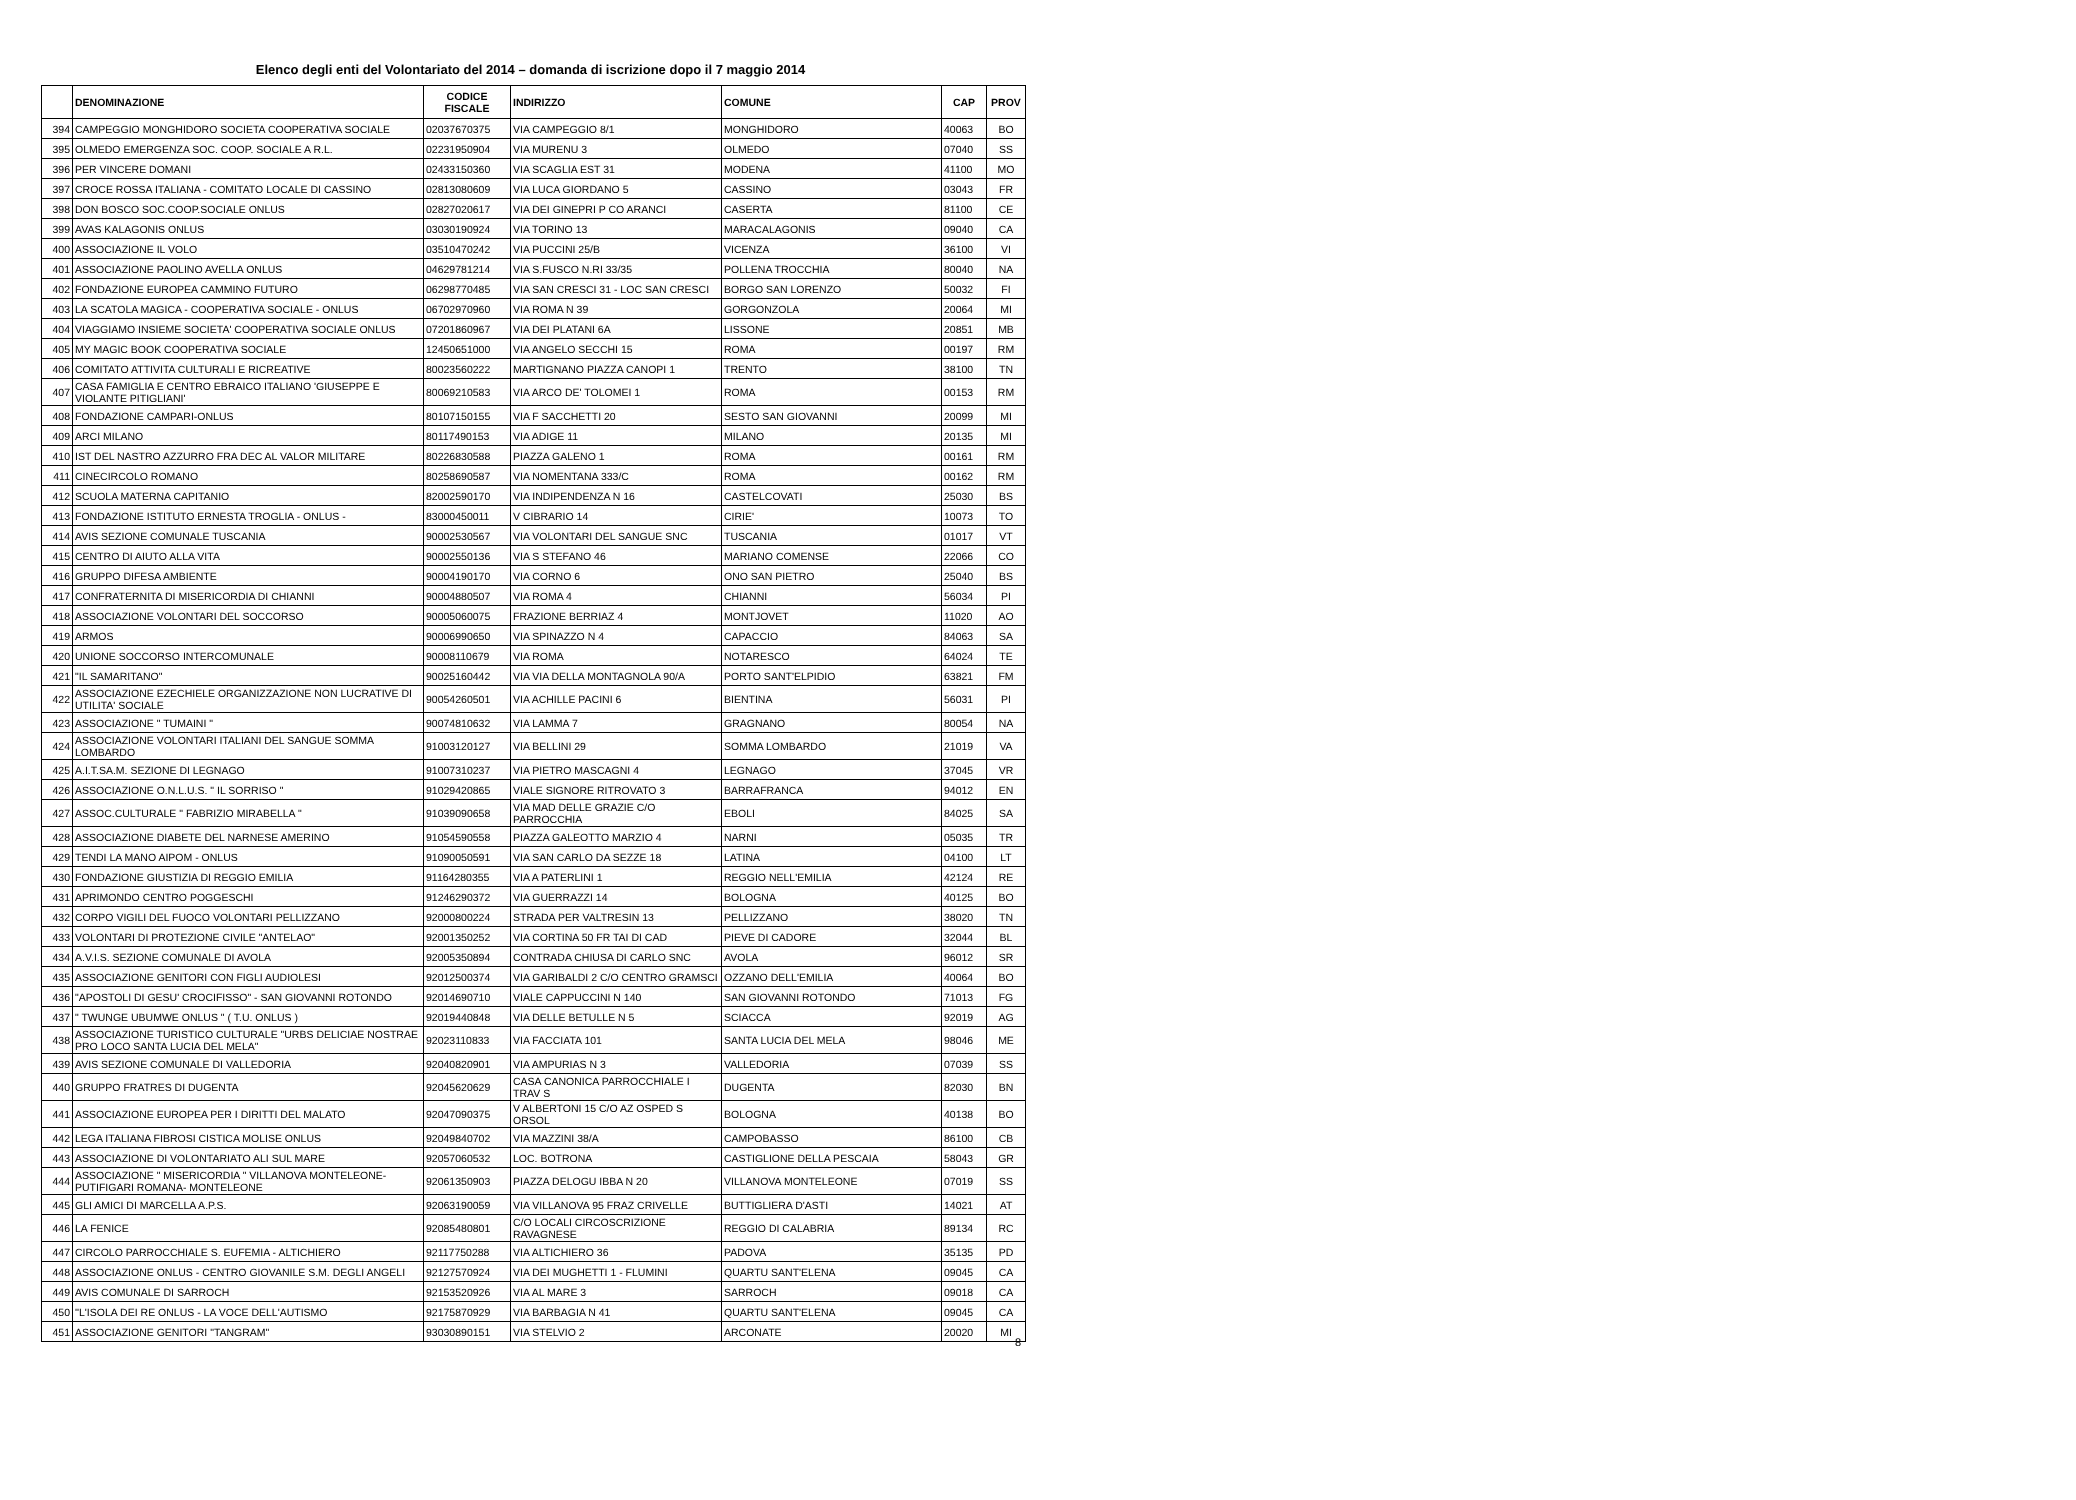Elenco degli enti del Volontariato del 2014 – domanda di iscrizione dopo il 7 maggio 2014
| | DENOMINAZIONE | CODICE FISCALE | INDIRIZZO | COMUNE | CAP | PROV |
| --- | --- | --- | --- | --- | --- | --- |
| 394 | CAMPEGGIO MONGHIDORO SOCIETA COOPERATIVA SOCIALE | 02037670375 | VIA CAMPEGGIO 8/1 | MONGHIDORO | 40063 | BO |
| 395 | OLMEDO EMERGENZA SOC. COOP. SOCIALE A R.L. | 02231950904 | VIA MURENU 3 | OLMEDO | 07040 | SS |
| 396 | PER VINCERE DOMANI | 02433150360 | VIA SCAGLIA EST 31 | MODENA | 41100 | MO |
| 397 | CROCE ROSSA ITALIANA - COMITATO LOCALE DI CASSINO | 02813080609 | VIA LUCA GIORDANO 5 | CASSINO | 03043 | FR |
| 398 | DON BOSCO SOC.COOP.SOCIALE ONLUS | 02827020617 | VIA DEI GINEPRI P CO ARANCI | CASERTA | 81100 | CE |
| 399 | AVAS KALAGONIS ONLUS | 03030190924 | VIA TORINO 13 | MARACALAGONIS | 09040 | CA |
| 400 | ASSOCIAZIONE IL VOLO | 03510470242 | VIA PUCCINI 25/B | VICENZA | 36100 | VI |
| 401 | ASSOCIAZIONE PAOLINO AVELLA ONLUS | 04629781214 | VIA S.FUSCO N.RI 33/35 | POLLENA TROCCHIA | 80040 | NA |
| 402 | FONDAZIONE EUROPEA CAMMINO FUTURO | 06298770485 | VIA SAN CRESCI 31 - LOC SAN CRESCI | BORGO SAN LORENZO | 50032 | FI |
| 403 | LA SCATOLA MAGICA - COOPERATIVA SOCIALE - ONLUS | 06702970960 | VIA ROMA N 39 | GORGONZOLA | 20064 | MI |
| 404 | VIAGGIAMO INSIEME SOCIETA' COOPERATIVA SOCIALE ONLUS | 07201860967 | VIA DEI PLATANI 6A | LISSONE | 20851 | MB |
| 405 | MY MAGIC BOOK COOPERATIVA SOCIALE | 12450651000 | VIA ANGELO SECCHI 15 | ROMA | 00197 | RM |
| 406 | COMITATO ATTIVITA CULTURALI E RICREATIVE | 80023560222 | MARTIGNANO PIAZZA CANOPI 1 | TRENTO | 38100 | TN |
| 407 | CASA FAMIGLIA E CENTRO EBRAICO ITALIANO 'GIUSEPPE E VIOLANTE PITIGLIANI' | 80069210583 | VIA ARCO DE' TOLOMEI 1 | ROMA | 00153 | RM |
| 408 | FONDAZIONE CAMPARI-ONLUS | 80107150155 | VIA F SACCHETTI 20 | SESTO SAN GIOVANNI | 20099 | MI |
| 409 | ARCI MILANO | 80117490153 | VIA ADIGE 11 | MILANO | 20135 | MI |
| 410 | IST DEL NASTRO AZZURRO FRA DEC AL VALOR MILITARE | 80226830588 | PIAZZA GALENO 1 | ROMA | 00161 | RM |
| 411 | CINECIRCOLO ROMANO | 80258690587 | VIA NOMENTANA 333/C | ROMA | 00162 | RM |
| 412 | SCUOLA MATERNA CAPITANIO | 82002590170 | VIA INDIPENDENZA N 16 | CASTELCOVATI | 25030 | BS |
| 413 | FONDAZIONE ISTITUTO ERNESTA TROGLIA - ONLUS - | 83000450011 | V CIBRARIO 14 | CIRIE' | 10073 | TO |
| 414 | AVIS SEZIONE COMUNALE TUSCANIA | 90002530567 | VIA VOLONTARI DEL SANGUE SNC | TUSCANIA | 01017 | VT |
| 415 | CENTRO DI AIUTO ALLA VITA | 90002550136 | VIA S STEFANO 46 | MARIANO COMENSE | 22066 | CO |
| 416 | GRUPPO DIFESA AMBIENTE | 90004190170 | VIA CORNO 6 | ONO SAN PIETRO | 25040 | BS |
| 417 | CONFRATERNITA DI MISERICORDIA DI CHIANNI | 90004880507 | VIA ROMA 4 | CHIANNI | 56034 | PI |
| 418 | ASSOCIAZIONE VOLONTARI DEL SOCCORSO | 90005060075 | FRAZIONE BERRIAZ 4 | MONTJOVET | 11020 | AO |
| 419 | ARMOS | 90006990650 | VIA SPINAZZO N 4 | CAPACCIO | 84063 | SA |
| 420 | UNIONE SOCCORSO INTERCOMUNALE | 90008110679 | VIA ROMA | NOTARESCO | 64024 | TE |
| 421 | "IL SAMARITANO" | 90025160442 | VIA VIA DELLA MONTAGNOLA 90/A | PORTO SANT'ELPIDIO | 63821 | FM |
| 422 | ASSOCIAZIONE EZECHIELE ORGANIZZAZIONE NON LUCRATIVE DI UTILITA' SOCIALE | 90054260501 | VIA ACHILLE PACINI 6 | BIENTINA | 56031 | PI |
| 423 | ASSOCIAZIONE " TUMAINI " | 90074810632 | VIA LAMMA 7 | GRAGNANO | 80054 | NA |
| 424 | ASSOCIAZIONE VOLONTARI ITALIANI DEL SANGUE SOMMA LOMBARDO | 91003120127 | VIA BELLINI 29 | SOMMA LOMBARDO | 21019 | VA |
| 425 | A.I.T.SA.M. SEZIONE DI LEGNAGO | 91007310237 | VIA PIETRO MASCAGNI 4 | LEGNAGO | 37045 | VR |
| 426 | ASSOCIAZIONE O.N.L.U.S. " IL SORRISO " | 91029420865 | VIALE SIGNORE RITROVATO 3 | BARRAFRANCA | 94012 | EN |
| 427 | ASSOC.CULTURALE " FABRIZIO MIRABELLA " | 91039090658 | VIA MAD DELLE GRAZIE C/O PARROCCHIA | EBOLI | 84025 | SA |
| 428 | ASSOCIAZIONE DIABETE DEL NARNESE AMERINO | 91054590558 | PIAZZA GALEOTTO MARZIO 4 | NARNI | 05035 | TR |
| 429 | TENDI LA MANO AIPOM - ONLUS | 91090050591 | VIA SAN CARLO DA SEZZE 18 | LATINA | 04100 | LT |
| 430 | FONDAZIONE GIUSTIZIA DI REGGIO EMILIA | 91164280355 | VIA A PATERLINI 1 | REGGIO NELL'EMILIA | 42124 | RE |
| 431 | APRIMONDO CENTRO POGGESCHI | 91246290372 | VIA GUERRAZZI 14 | BOLOGNA | 40125 | BO |
| 432 | CORPO VIGILI DEL FUOCO VOLONTARI PELLIZZANO | 92000800224 | STRADA PER VALTRESIN 13 | PELLIZZANO | 38020 | TN |
| 433 | VOLONTARI DI PROTEZIONE CIVILE "ANTELAO" | 92001350252 | VIA CORTINA 50 FR TAI DI CAD | PIEVE DI CADORE | 32044 | BL |
| 434 | A.V.I.S. SEZIONE COMUNALE DI AVOLA | 92005350894 | CONTRADA CHIUSA DI CARLO SNC | AVOLA | 96012 | SR |
| 435 | ASSOCIAZIONE GENITORI CON FIGLI AUDIOLESI | 92012500374 | VIA GARIBALDI 2 C/O CENTRO GRAMSCI | OZZANO DELL'EMILIA | 40064 | BO |
| 436 | "APOSTOLI DI GESU' CROCIFISSO" - SAN GIOVANNI ROTONDO | 92014690710 | VIALE CAPPUCCINI N 140 | SAN GIOVANNI ROTONDO | 71013 | FG |
| 437 | " TWUNGE UBUMWE ONLUS " ( T.U. ONLUS ) | 92019440848 | VIA DELLE BETULLE N 5 | SCIACCA | 92019 | AG |
| 438 | ASSOCIAZIONE TURISTICO CULTURALE "URBS DELICIAE NOSTRAE PRO LOCO SANTA LUCIA DEL MELA" | 92023110833 | VIA FACCIATA 101 | SANTA LUCIA DEL MELA | 98046 | ME |
| 439 | AVIS SEZIONE COMUNALE DI VALLEDORIA | 92040820901 | VIA AMPURIAS N 3 | VALLEDORIA | 07039 | SS |
| 440 | GRUPPO FRATRES DI DUGENTA | 92045620629 | CASA CANONICA PARROCCHIALE I TRAV S | DUGENTA | 82030 | BN |
| 441 | ASSOCIAZIONE EUROPEA PER I DIRITTI DEL MALATO | 92047090375 | V ALBERTONI 15 C/O AZ OSPED S ORSOL | BOLOGNA | 40138 | BO |
| 442 | LEGA ITALIANA FIBROSI CISTICA MOLISE ONLUS | 92049840702 | VIA MAZZINI 38/A | CAMPOBASSO | 86100 | CB |
| 443 | ASSOCIAZIONE DI VOLONTARIATO ALI SUL MARE | 92057060532 | LOC. BOTRONA | CASTIGLIONE DELLA PESCAIA | 58043 | GR |
| 444 | ASSOCIAZIONE " MISERICORDIA " VILLANOVA MONTELEONE-PUTIFIGARI ROMANA- MONTELEONE | 92061350903 | PIAZZA DELOGU IBBA N 20 | VILLANOVA MONTELEONE | 07019 | SS |
| 445 | GLI AMICI DI MARCELLA A.P.S. | 92063190059 | VIA VILLANOVA 95 FRAZ CRIVELLE | BUTTIGLIERA D'ASTI | 14021 | AT |
| 446 | LA FENICE | 92085480801 | C/O LOCALI CIRCOSCRIZIONE RAVAGNESE | REGGIO DI CALABRIA | 89134 | RC |
| 447 | CIRCOLO PARROCCHIALE S. EUFEMIA - ALTICHIERO | 92117750288 | VIA ALTICHIERO 36 | PADOVA | 35135 | PD |
| 448 | ASSOCIAZIONE ONLUS - CENTRO GIOVANILE S.M. DEGLI ANGELI | 92127570924 | VIA DEI MUGHETTI 1 - FLUMINI | QUARTU SANT'ELENA | 09045 | CA |
| 449 | AVIS COMUNALE DI SARROCH | 92153520926 | VIA AL MARE 3 | SARROCH | 09018 | CA |
| 450 | ''L'ISOLA DEI RE ONLUS - LA VOCE DELL'AUTISMO | 92175870929 | VIA BARBAGIA N 41 | QUARTU SANT'ELENA | 09045 | CA |
| 451 | ASSOCIAZIONE GENITORI "TANGRAM" | 93030890151 | VIA STELVIO 2 | ARCONATE | 20020 | MI |
8